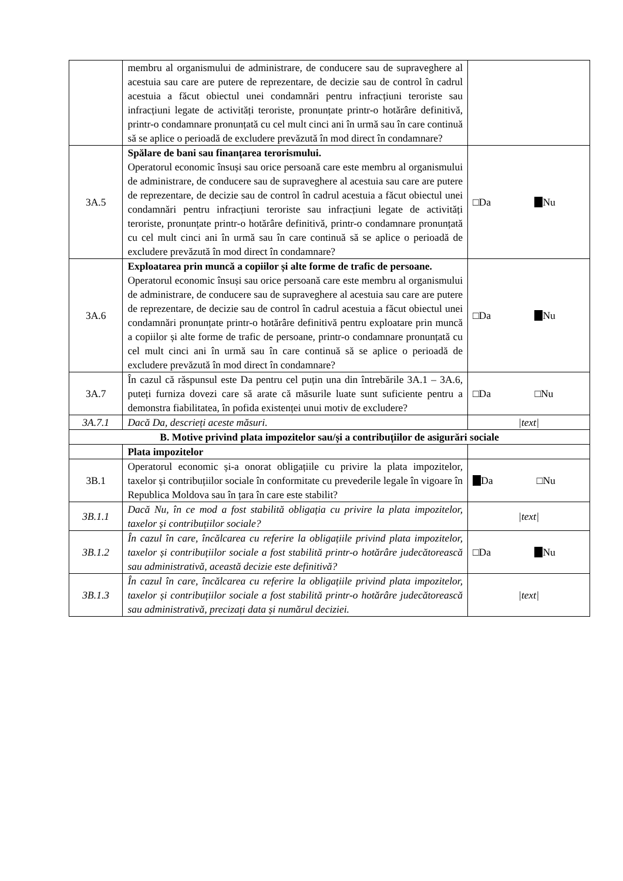| | membru al organismului de administrare, de conducere sau de supraveghere al acestuia sau care are putere de reprezentare, de decizie sau de control în cadrul acestuia a făcut obiectul unei condamnări pentru infracțiuni teroriste sau infracțiuni legate de activități teroriste, pronunțate printr-o hotărâre definitivă, printr-o condamnare pronunțată cu cel mult cinci ani în urmă sau în care continuă să se aplice o perioadă de excludere prevăzută în mod direct în condamnare? | |
| 3A.5 | Spălare de bani sau finanțarea terorismului. Operatorul economic însuși sau orice persoană care este membru al organismului de administrare, de conducere sau de supraveghere al acestuia sau care are putere de reprezentare, de decizie sau de control în cadrul acestuia a făcut obiectul unei condamnări pentru infracțiuni teroriste sau infracțiuni legate de activități teroriste, pronunțate printr-o hotărâre definitivă, printr-o condamnare pronunțată cu cel mult cinci ani în urmă sau în care continuă să se aplice o perioadă de excludere prevăzută în mod direct în condamnare? | □Da Nu |
| 3A.6 | Exploatarea prin muncă a copiilor și alte forme de trafic de persoane. Operatorul economic însuși sau orice persoană care este membru al organismului de administrare, de conducere sau de supraveghere al acestuia sau care are putere de reprezentare, de decizie sau de control în cadrul acestuia a făcut obiectul unei condamnări pronunțate printr-o hotărâre definitivă pentru exploatare prin muncă a copiilor și alte forme de trafic de persoane, printr-o condamnare pronunțată cu cel mult cinci ani în urmă sau în care continuă să se aplice o perioadă de excludere prevăzută în mod direct în condamnare? | □Da Nu |
| 3A.7 | În cazul că răspunsul este Da pentru cel puțin una din întrebările 3A.1 – 3A.6, puteți furniza dovezi care să arate că măsurile luate sunt suficiente pentru a demonstra fiabilitatea, în pofida existenței unui motiv de excludere? | □Da □Nu |
| 3A.7.1 | Dacă Da, descrieți aceste măsuri. | /text/ |
| B. Motive privind plata impozitelor sau/și a contribuțiilor de asigurări sociale | | |
| | Plata impozitelor | |
| 3B.1 | Operatorul economic și-a onorat obligațiile cu privire la plata impozitelor, taxelor și contribuțiilor sociale în conformitate cu prevederile legale în vigoare în Republica Moldova sau în țara în care este stabilit? | Da □Nu |
| 3B.1.1 | Dacă Nu, în ce mod a fost stabilită obligația cu privire la plata impozitelor, taxelor și contribuțiilor sociale? | /text/ |
| 3B.1.2 | În cazul în care, încălcarea cu referire la obligațiile privind plata impozitelor, taxelor și contribuțiilor sociale a fost stabilită printr-o hotărâre judecătorească sau administrativă, această decizie este definitivă? | □Da Nu |
| 3B.1.3 | În cazul în care, încălcarea cu referire la obligațiile privind plata impozitelor, taxelor și contribuțiilor sociale a fost stabilită printr-o hotărâre judecătorească sau administrativă, precizați data și numărul deciziei. | /text/ |